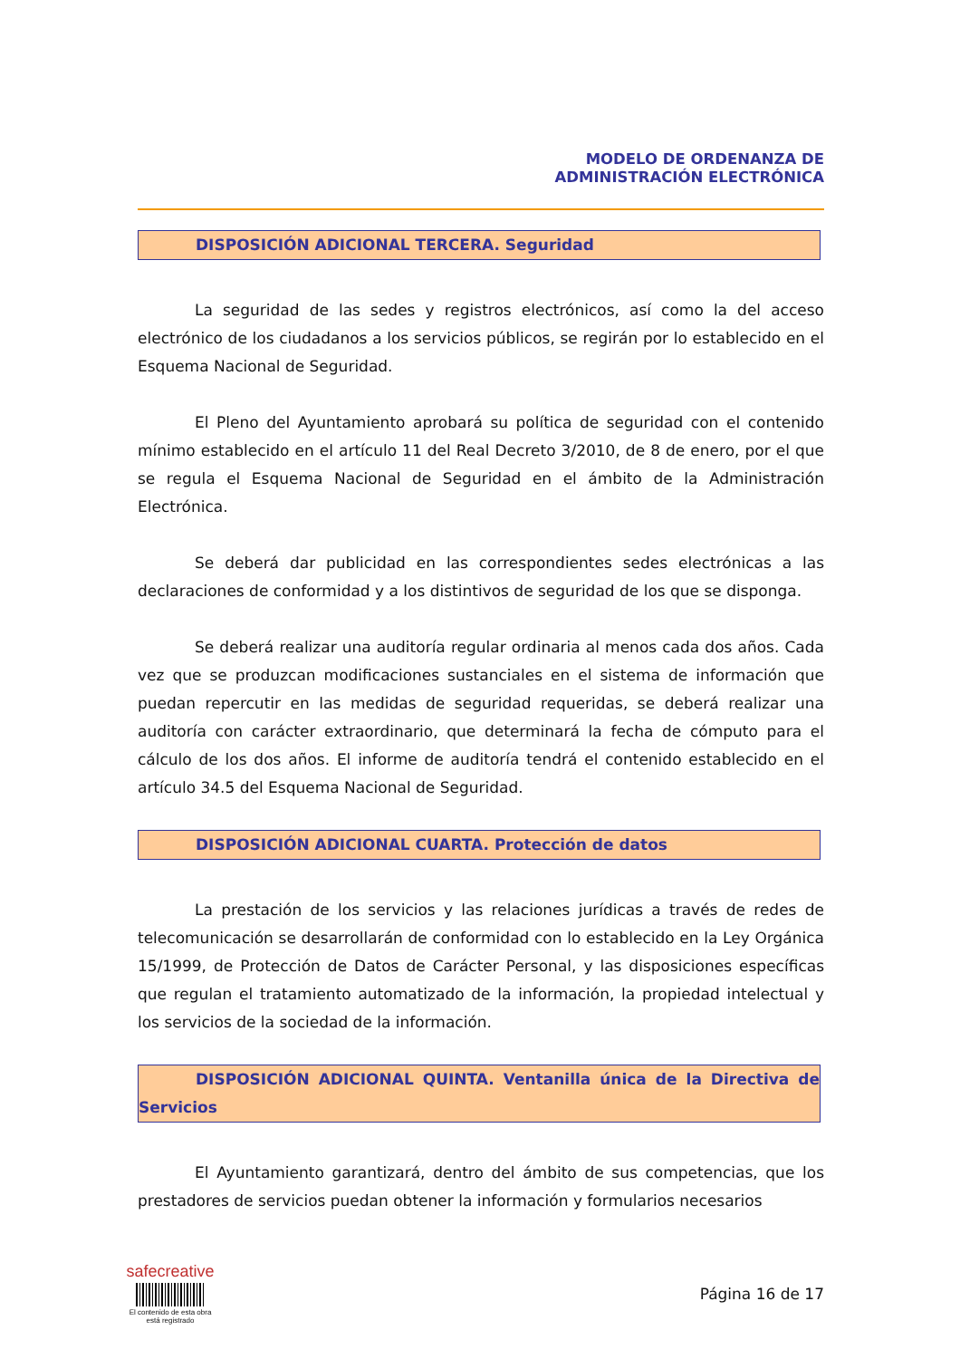MODELO DE ORDENANZA DE
ADMINISTRACIÓN ELECTRÓNICA
DISPOSICIÓN ADICIONAL TERCERA. Seguridad
La seguridad de las sedes y registros electrónicos, así como la del acceso electrónico de los ciudadanos a los servicios públicos, se regirán por lo establecido en el Esquema Nacional de Seguridad.
El Pleno del Ayuntamiento aprobará su política de seguridad con el contenido mínimo establecido en el artículo 11 del Real Decreto 3/2010, de 8 de enero, por el que se regula el Esquema Nacional de Seguridad en el ámbito de la Administración Electrónica.
Se deberá dar publicidad en las correspondientes sedes electrónicas a las declaraciones de conformidad y a los distintivos de seguridad de los que se disponga.
Se deberá realizar una auditoría regular ordinaria al menos cada dos años. Cada vez que se produzcan modificaciones sustanciales en el sistema de información que puedan repercutir en las medidas de seguridad requeridas, se deberá realizar una auditoría con carácter extraordinario, que determinará la fecha de cómputo para el cálculo de los dos años. El informe de auditoría tendrá el contenido establecido en el artículo 34.5 del Esquema Nacional de Seguridad.
DISPOSICIÓN ADICIONAL CUARTA. Protección de datos
La prestación de los servicios y las relaciones jurídicas a través de redes de telecomunicación se desarrollarán de conformidad con lo establecido en la Ley Orgánica 15/1999, de Protección de Datos de Carácter Personal, y las disposiciones específicas que regulan el tratamiento automatizado de la información, la propiedad intelectual y los servicios de la sociedad de la información.
DISPOSICIÓN ADICIONAL QUINTA. Ventanilla única de la Directiva de Servicios
El Ayuntamiento garantizará, dentro del ámbito de sus competencias, que los prestadores de servicios puedan obtener la información y formularios necesarios
safecreative
El contenido de esta obra
está registrado
Página 16 de 17